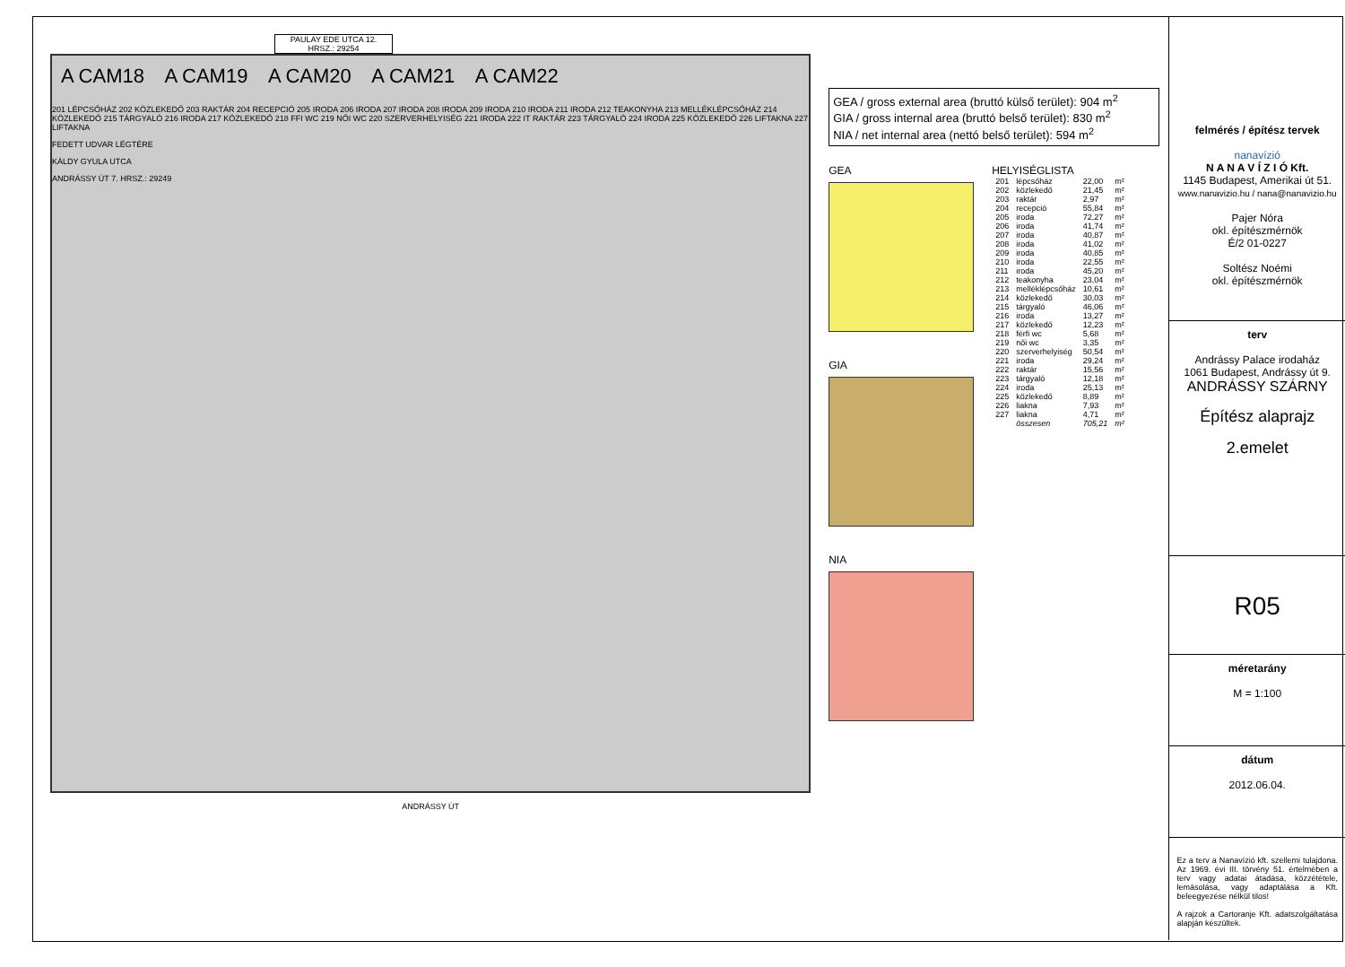PAULAY EDE UTCA 12.
HRSZ.: 29254
A CAM18 A CAM19 A CAM20 A CAM21 A CAM22
201 LÉPCSŐHÁZ 202 KÖZLEKEDŐ 203 RAKTÁR 204 RECEPCIÓ 205 IRODA 206 IRODA 207 IRODA 208 IRODA 209 IRODA 210 IRODA 211 IRODA 212 TEAKONYHA 213 MELLÉKLÉPCSŐHÁZ 214 KÖZLEKEDŐ 215 TÁRGYALÓ 216 IRODA 217 KÖZLEKEDŐ 218 FFI WC 219 NŐI WC 220 SZERVERHELYISÉG 221 IRODA 222 IT RAKTÁR 223 TÁRGYALÓ 224 IRODA 225 KÖZLEKEDŐ 226 LIFTAKNA 227 LIFTAKNA
FEDETT UDVAR LÉGTÉRE
KÁLDY GYULA UTCA
ANDRÁSSY ÚT 7. HRSZ.: 29249
ANDRÁSSY ÚT
GEA / gross external area (bruttó külső terület): 904 m<sup>2</sup>
GIA / gross internal area (bruttó belső terület): 830 m<sup>2</sup>
NIA / net internal area (nettó belső terület): 594 m<sup>2</sup>
GEA
GIA
NIA
HELYISÉGLISTA
| 201 | lépcsőház | 22,00 | m² |
| 202 | közlekedő | 21,45 | m² |
| 203 | raktár | 2,97 | m² |
| 204 | recepció | 55,84 | m² |
| 205 | iroda | 72,27 | m² |
| 206 | iroda | 41,74 | m² |
| 207 | iroda | 40,87 | m² |
| 208 | iroda | 41,02 | m² |
| 209 | iroda | 40,85 | m² |
| 210 | iroda | 22,55 | m² |
| 211 | iroda | 45,20 | m² |
| 212 | teakonyha | 23,04 | m² |
| 213 | melléklépcsőház | 10,61 | m² |
| 214 | közlekedő | 30,03 | m² |
| 215 | tárgyaló | 46,06 | m² |
| 216 | iroda | 13,27 | m² |
| 217 | közlekedő | 12,23 | m² |
| 218 | férfi wc | 5,68 | m² |
| 219 | női wc | 3,35 | m² |
| 220 | szerverhelyiség | 50,54 | m² |
| 221 | iroda | 29,24 | m² |
| 222 | raktár | 15,56 | m² |
| 223 | tárgyaló | 12,18 | m² |
| 224 | iroda | 25,13 | m² |
| 225 | közlekedő | 8,89 | m² |
| 226 | liakna | 7,93 | m² |
| 227 | liakna | 4,71 | m² |
| | összesen | 705,21 | m² |
felmérés / építész tervek
nanavízió
N A N A V Í Z I Ó Kft.
1145 Budapest, Amerikai út 51.
www.nanavizio.hu / nana@nanavizio.hu
Pajer Nóra
okl. építészmérnök
É/2 01-0227
Soltész Noémi
okl. építészmérnök
terv
Andrássy Palace irodaház
1061 Budapest, Andrássy út 9.
ANDRÁSSY SZÁRNY
Építész alaprajz
2.emelet
R05
méretarány
M = 1:100
dátum
2012.06.04.
Ez a terv a Nanavízió kft. szellemi tulajdona. Az 1969. évi III. törvény 51. értelmében a terv vagy adatai átadása, közzététele, lemásolása, vagy adaptálása a Kft. beleegyezése nélkül tilos!
A rajzok a Cartoranje Kft. adatszolgáltatása alapján készültek.